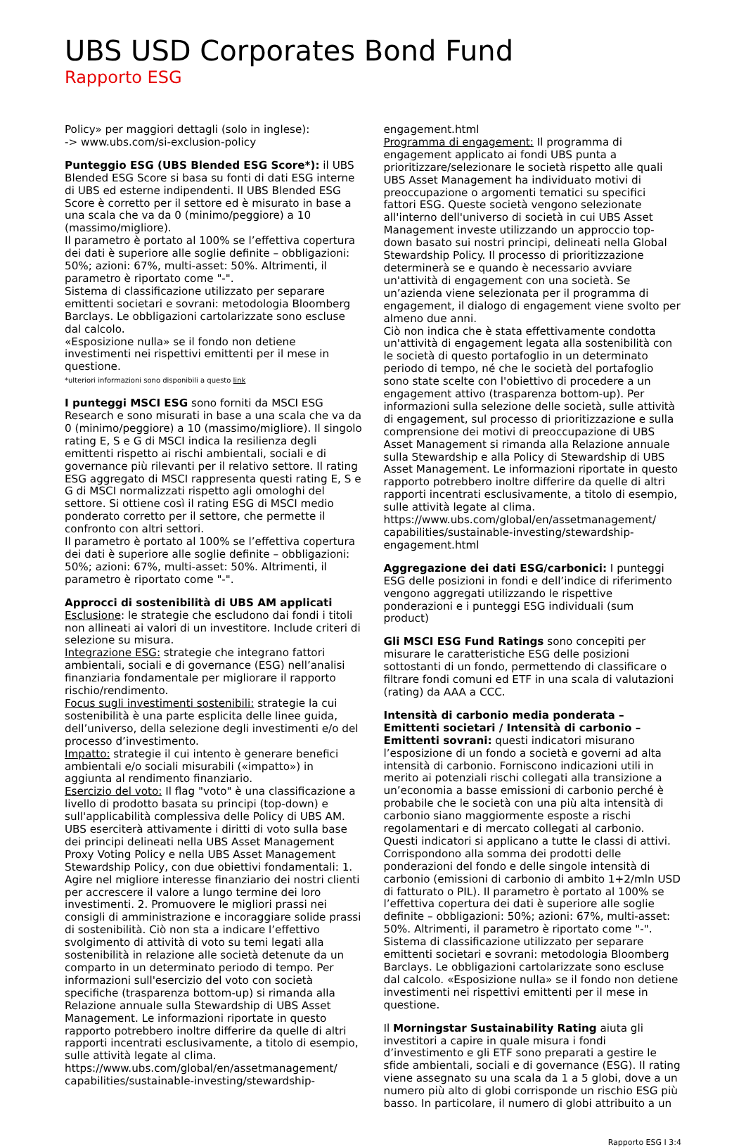UBS USD Corporates Bond Fund
Rapporto ESG
Policy» per maggiori dettagli (solo in inglese):
-> www.ubs.com/si-exclusion-policy
Punteggio ESG (UBS Blended ESG Score*): il UBS Blended ESG Score si basa su fonti di dati ESG interne di UBS ed esterne indipendenti. Il UBS Blended ESG Score è corretto per il settore ed è misurato in base a una scala che va da 0 (minimo/peggiore) a 10 (massimo/migliore).
Il parametro è portato al 100% se l’effettiva copertura dei dati è superiore alle soglie definite – obbligazioni: 50%; azioni: 67%, multi-asset: 50%. Altrimenti, il parametro è riportato come "-".
Sistema di classificazione utilizzato per separare emittenti societari e sovrani: metodologia Bloomberg Barclays. Le obbligazioni cartolarizzate sono escluse dal calcolo.
«Esposizione nulla» se il fondo non detiene investimenti nei rispettivi emittenti per il mese in questione.
*ulteriori informazioni sono disponibili a questo link
I punteggi MSCI ESG sono forniti da MSCI ESG Research e sono misurati in base a una scala che va da 0 (minimo/peggiore) a 10 (massimo/migliore). Il singolo rating E, S e G di MSCI indica la resilienza degli emittenti rispetto ai rischi ambientali, sociali e di governance più rilevanti per il relativo settore. Il rating ESG aggregato di MSCI rappresenta questi rating E, S e G di MSCI normalizzati rispetto agli omologhi del settore. Si ottiene così il rating ESG di MSCI medio ponderato corretto per il settore, che permette il confronto con altri settori.
Il parametro è portato al 100% se l’effettiva copertura dei dati è superiore alle soglie definite – obbligazioni: 50%; azioni: 67%, multi-asset: 50%. Altrimenti, il parametro è riportato come "-".
Approcci di sostenibilità di UBS AM applicati
Esclusione: le strategie che escludono dai fondi i titoli non allineati ai valori di un investitore. Include criteri di selezione su misura.
Integrazione ESG: strategie che integrano fattori ambientali, sociali e di governance (ESG) nell’analisi finanziaria fondamentale per migliorare il rapporto rischio/rendimento.
Focus sugli investimenti sostenibili: strategie la cui sostenibilità è una parte esplicita delle linee guida, dell’universo, della selezione degli investimenti e/o del processo d’investimento.
Impatto: strategie il cui intento è generare benefici ambientali e/o sociali misurabili («impatto») in aggiunta al rendimento finanziario.
Esercizio del voto: Il flag "voto" è una classificazione a livello di prodotto basata su principi (top-down) e sull'applicabilità complessiva delle Policy di UBS AM. UBS eserciterà attivamente i diritti di voto sulla base dei principi delineati nella UBS Asset Management Proxy Voting Policy e nella UBS Asset Management Stewardship Policy, con due obiettivi fondamentali: 1. Agire nel migliore interesse finanziario dei nostri clienti per accrescere il valore a lungo termine dei loro investimenti. 2. Promuovere le migliori prassi nei consigli di amministrazione e incoraggiare solide prassi di sostenibilità. Ciò non sta a indicare l’effettivo svolgimento di attività di voto su temi legati alla sostenibilità in relazione alle società detenute da un comparto in un determinato periodo di tempo. Per informazioni sull'esercizio del voto con società specifiche (trasparenza bottom-up) si rimanda alla Relazione annuale sulla Stewardship di UBS Asset Management. Le informazioni riportate in questo rapporto potrebbero inoltre differire da quelle di altri rapporti incentrati esclusivamente, a titolo di esempio, sulle attività legate al clima.
https://www.ubs.com/global/en/assetmanagement/ capabilities/sustainable-investing/stewardship-
engagement.html
Programma di engagement: Il programma di engagement applicato ai fondi UBS punta a prioritizzare/selezionare le società rispetto alle quali UBS Asset Management ha individuato motivi di preoccupazione o argomenti tematici su specifici fattori ESG. Queste società vengono selezionate all'interno dell'universo di società in cui UBS Asset Management investe utilizzando un approccio top-down basato sui nostri principi, delineati nella Global Stewardship Policy. Il processo di prioritizzazione determinerà se e quando è necessario avviare un'attività di engagement con una società. Se un’azienda viene selezionata per il programma di engagement, il dialogo di engagement viene svolto per almeno due anni.
Ciò non indica che è stata effettivamente condotta un'attività di engagement legata alla sostenibilità con le società di questo portafoglio in un determinato periodo di tempo, né che le società del portafoglio sono state scelte con l'obiettivo di procedere a un engagement attivo (trasparenza bottom-up). Per informazioni sulla selezione delle società, sulle attività di engagement, sul processo di prioritizzazione e sulla comprensione dei motivi di preoccupazione di UBS Asset Management si rimanda alla Relazione annuale sulla Stewardship e alla Policy di Stewardship di UBS Asset Management. Le informazioni riportate in questo rapporto potrebbero inoltre differire da quelle di altri rapporti incentrati esclusivamente, a titolo di esempio, sulle attività legate al clima.
https://www.ubs.com/global/en/assetmanagement/ capabilities/sustainable-investing/stewardship-engagement.html
Aggregazione dei dati ESG/carbonici: I punteggi ESG delle posizioni in fondi e dell’indice di riferimento vengono aggregati utilizzando le rispettive ponderazioni e i punteggi ESG individuali (sum product)
Gli MSCI ESG Fund Ratings sono concepiti per misurare le caratteristiche ESG delle posizioni sottostanti di un fondo, permettendo di classificare o filtrare fondi comuni ed ETF in una scala di valutazioni (rating) da AAA a CCC.
Intensità di carbonio media ponderata – Emittenti societari / Intensità di carbonio – Emittenti sovrani: questi indicatori misurano l’esposizione di un fondo a società e governi ad alta intensità di carbonio. Forniscono indicazioni utili in merito ai potenziali rischi collegati alla transizione a un’economia a basse emissioni di carbonio perché è probabile che le società con una più alta intensità di carbonio siano maggiormente esposte a rischi regolamentari e di mercato collegati al carbonio. Questi indicatori si applicano a tutte le classi di attivi. Corrispondono alla somma dei prodotti delle ponderazioni del fondo e delle singole intensità di carbonio (emissioni di carbonio di ambito 1+2/mln USD di fatturato o PIL). Il parametro è portato al 100% se l’effettiva copertura dei dati è superiore alle soglie definite – obbligazioni: 50%; azioni: 67%, multi-asset: 50%. Altrimenti, il parametro è riportato come "-". Sistema di classificazione utilizzato per separare emittenti societari e sovrani: metodologia Bloomberg Barclays. Le obbligazioni cartolarizzate sono escluse dal calcolo. «Esposizione nulla» se il fondo non detiene investimenti nei rispettivi emittenti per il mese in questione.
Il Morningstar Sustainability Rating aiuta gli investitori a capire in quale misura i fondi d’investimento e gli ETF sono preparati a gestire le sfide ambientali, sociali e di governance (ESG). Il rating viene assegnato su una scala da 1 a 5 globi, dove a un numero più alto di globi corrisponde un rischio ESG più basso. In particolare, il numero di globi attribuito a un
Rapporto ESG I 3:4